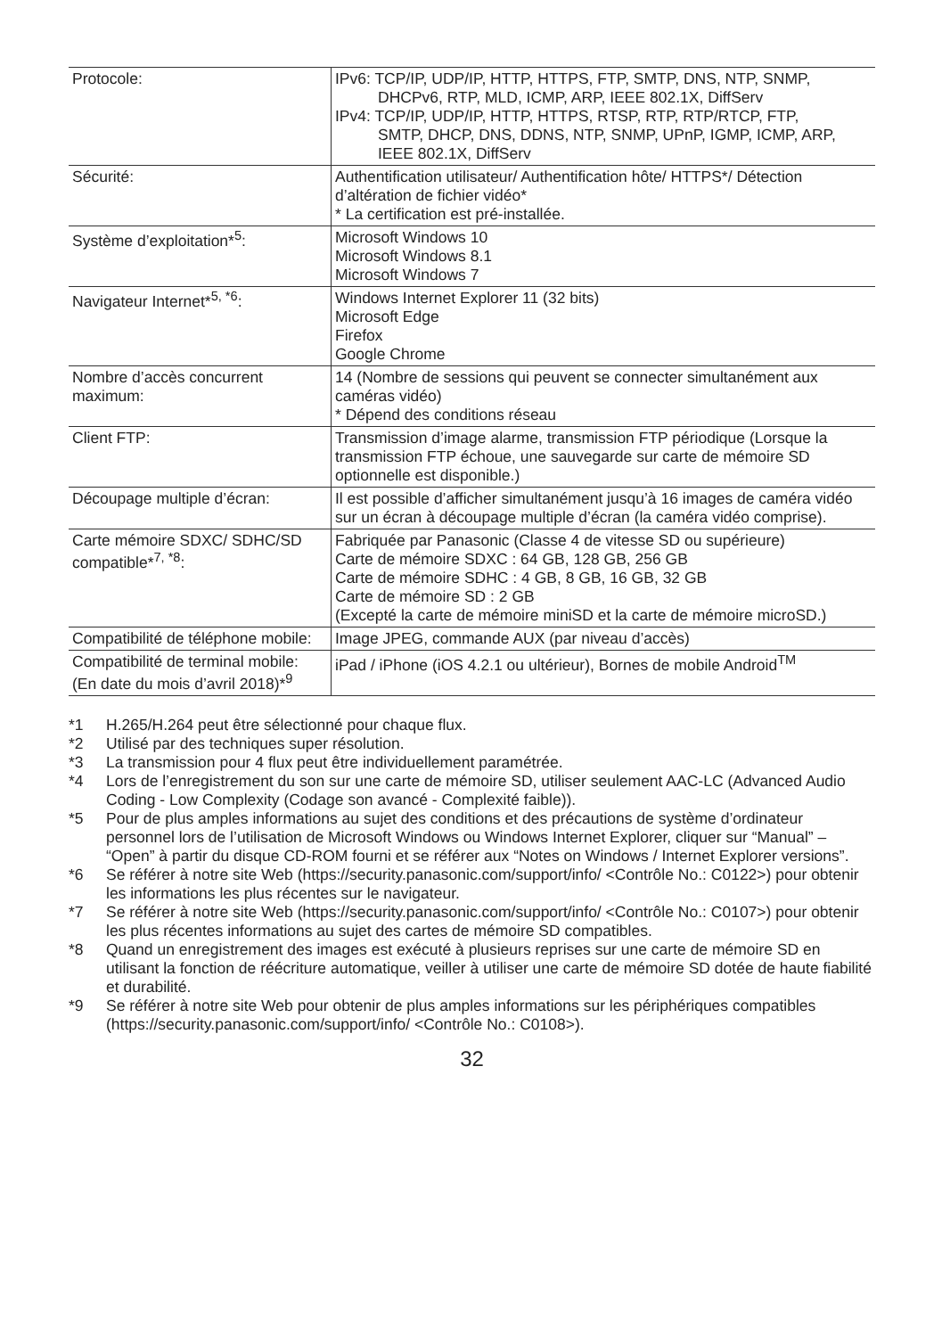| Protocole: | IPv6: TCP/IP, UDP/IP, HTTP, HTTPS, FTP, SMTP, DNS, NTP, SNMP, DHCPv6, RTP, MLD, ICMP, ARP, IEEE 802.1X, DiffServ IPv4: TCP/IP, UDP/IP, HTTP, HTTPS, RTSP, RTP, RTP/RTCP, FTP, SMTP, DHCP, DNS, DDNS, NTP, SNMP, UPnP, IGMP, ICMP, ARP, IEEE 802.1X, DiffServ |
| Sécurité: | Authentification utilisateur/ Authentification hôte/ HTTPS*/ Détection d’altération de fichier vidéo* * La certification est pré-installée. |
| Système d’exploitation*<sup>5</sup>: | Microsoft Windows 10 Microsoft Windows 8.1 Microsoft Windows 7 |
| Navigateur Internet*<sup>5, *6</sup>: | Windows Internet Explorer 11 (32 bits) Microsoft Edge Firefox Google Chrome |
| Nombre d’accès concurrent maximum: | 14 (Nombre de sessions qui peuvent se connecter simultanément aux caméras vidéo) * Dépend des conditions réseau |
| Client FTP: | Transmission d’image alarme, transmission FTP périodique (Lorsque la transmission FTP échoue, une sauvegarde sur carte de mémoire SD optionnelle est disponible.) |
| Découpage multiple d’écran: | Il est possible d’afficher simultanément jusqu’à 16 images de caméra vidéo sur un écran à découpage multiple d’écran (la caméra vidéo comprise). |
| Carte mémoire SDXC/ SDHC/SD compatible*<sup>7, *8</sup>: | Fabriquée par Panasonic (Classe 4 de vitesse SD ou supérieure) Carte de mémoire SDXC : 64 GB, 128 GB, 256 GB Carte de mémoire SDHC : 4 GB, 8 GB, 16 GB, 32 GB Carte de mémoire SD : 2 GB (Excepté la carte de mémoire miniSD et la carte de mémoire microSD.) |
| Compatibilité de téléphone mobile: | Image JPEG, commande AUX (par niveau d’accès) |
| Compatibilité de terminal mobile: (En date du mois d’avril 2018)*<sup>9</sup> | iPad / iPhone (iOS 4.2.1 ou ultérieur), Bornes de mobile Android<sup>TM</sup> |
*1 H.265/H.264 peut être sélectionné pour chaque flux.
*2 Utilisé par des techniques super résolution.
*3 La transmission pour 4 flux peut être individuellement paramétrée.
*4 Lors de l’enregistrement du son sur une carte de mémoire SD, utiliser seulement AAC-LC (Advanced Audio Coding - Low Complexity (Codage son avancé - Complexité faible)).
*5 Pour de plus amples informations au sujet des conditions et des précautions de système d’ordinateur personnel lors de l’utilisation de Microsoft Windows ou Windows Internet Explorer, cliquer sur “Manual” – “Open” à partir du disque CD-ROM fourni et se référer aux “Notes on Windows / Internet Explorer versions”.
*6 Se référer à notre site Web (https://security.panasonic.com/support/info/ <Contrôle No.: C0122>) pour obtenir les informations les plus récentes sur le navigateur.
*7 Se référer à notre site Web (https://security.panasonic.com/support/info/ <Contrôle No.: C0107>) pour obtenir les plus récentes informations au sujet des cartes de mémoire SD compatibles.
*8 Quand un enregistrement des images est exécuté à plusieurs reprises sur une carte de mémoire SD en utilisant la fonction de réécriture automatique, veiller à utiliser une carte de mémoire SD dotée de haute fiabilité et durabilité.
*9 Se référer à notre site Web pour obtenir de plus amples informations sur les périphériques compatibles (https://security.panasonic.com/support/info/ <Contrôle No.: C0108>).
32